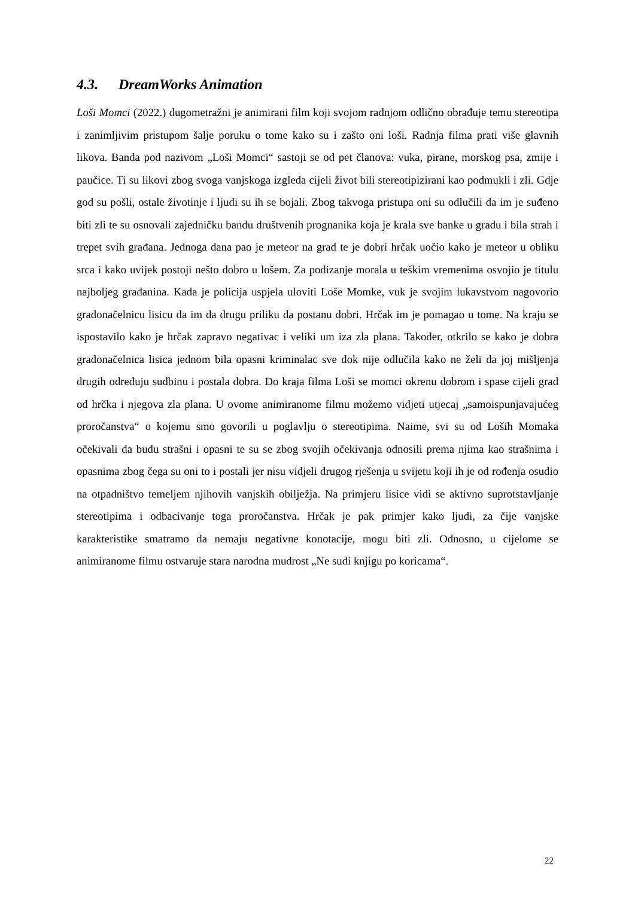4.3. DreamWorks Animation
Loši Momci (2022.) dugometražni je animirani film koji svojom radnjom odlično obrađuje temu stereotipa i zanimljivim pristupom šalje poruku o tome kako su i zašto oni loši. Radnja filma prati više glavnih likova. Banda pod nazivom „Loši Momci“ sastoji se od pet članova: vuka, pirane, morskog psa, zmije i paučice. Ti su likovi zbog svoga vanjskoga izgleda cijeli život bili stereotipizirani kao podmukli i zli. Gdje god su pošli, ostale životinje i ljudi su ih se bojali. Zbog takvoga pristupa oni su odlučili da im je suđeno biti zli te su osnovali zajedničku bandu društvenih prognanika koja je krala sve banke u gradu i bila strah i trepet svih građana. Jednoga dana pao je meteor na grad te je dobri hrčak uočio kako je meteor u obliku srca i kako uvijek postoji nešto dobro u lošem. Za podizanje morala u teškim vremenima osvojio je titulu najboljeg građanina. Kada je policija uspjela uloviti Loše Momke, vuk je svojim lukavstvom nagovorio gradonačelnicu lisicu da im da drugu priliku da postanu dobri. Hrčak im je pomagao u tome. Na kraju se ispostavilo kako je hrčak zapravo negativac i veliki um iza zla plana. Također, otkrilo se kako je dobra gradonačelnica lisica jednom bila opasni kriminalac sve dok nije odlučila kako ne želi da joj mišljenja drugih određuju sudbinu i postala dobra. Do kraja filma Loši se momci okrenu dobrom i spase cijeli grad od hrčka i njegova zla plana. U ovome animiranome filmu možemo vidjeti utjecaj „samoispunjavajućeg proročanstva“ o kojemu smo govorili u poglavlju o stereotipima. Naime, svi su od Loših Momaka očekivali da budu strašni i opasni te su se zbog svojih očekivanja odnosili prema njima kao strašnima i opasnima zbog čega su oni to i postali jer nisu vidjeli drugog rješenja u svijetu koji ih je od rođenja osudio na otpadništvo temeljem njihovih vanjskih obilježja. Na primjeru lisice vidi se aktivno suprotstavljanje stereotipima i odbacivanje toga proročanstva. Hrčak je pak primjer kako ljudi, za čije vanjske karakteristike smatramo da nemaju negativne konotacije, mogu biti zli. Odnosno, u cijelome se animiranome filmu ostvaruje stara narodna mudrost „Ne sudi knjigu po koricama“.
22